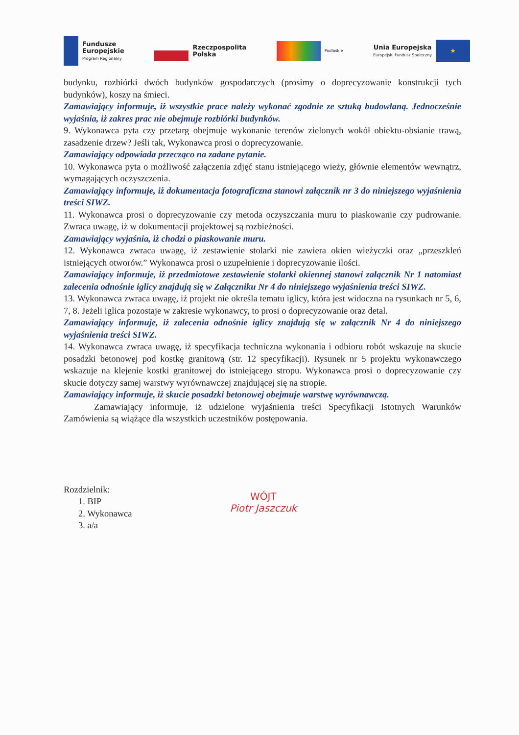Fundusze
Europejskie
Program Regionalny
Rzeczpospolita
Polska
Podlaskie
Unia Europejska
Europejski Fundusz Społeczny
★
budynku, rozbiórki dwóch budynków gospodarczych (prosimy o doprecyzowanie konstrukcji tych budynków), koszy na śmieci.
Zamawiający informuje, iż wszystkie prace należy wykonać zgodnie ze sztuką budowlaną. Jednocześnie wyjaśnia, iż zakres prac nie obejmuje rozbiórki budynków.
9. Wykonawca pyta czy przetarg obejmuje wykonanie terenów zielonych wokół obiektu-obsianie trawą, zasadzenie drzew? Jeśli tak, Wykonawca prosi o doprecyzowanie.
Zamawiający odpowiada przecząco na zadane pytanie.
10. Wykonawca pyta o możliwość załączenia zdjęć stanu istniejącego wieży, głównie elementów wewnątrz, wymagających oczyszczenia.
Zamawiający informuje, iż dokumentacja fotograficzna stanowi załącznik nr 3 do niniejszego wyjaśnienia treści SIWZ.
11. Wykonawca prosi o doprecyzowanie czy metoda oczyszczania muru to piaskowanie czy pudrowanie. Zwraca uwagę, iż w dokumentacji projektowej są rozbieżności.
Zamawiający wyjaśnia, iż chodzi o piaskowanie muru.
12. Wykonawca zwraca uwagę, iż zestawienie stolarki nie zawiera okien wieżyczki oraz „przeszkleń istniejących otworów.” Wykonawca prosi o uzupełnienie i doprecyzowanie ilości.
Zamawiający informuje, iż przedmiotowe zestawienie stolarki okiennej stanowi załącznik Nr 1 natomiast zalecenia odnośnie iglicy znajdują się w Załączniku Nr 4 do niniejszego wyjaśnienia treści SIWZ.
13. Wykonawca zwraca uwagę, iż projekt nie określa tematu iglicy, która jest widoczna na rysunkach nr 5, 6, 7, 8. Jeżeli iglica pozostaje w zakresie wykonawcy, to prosi o doprecyzowanie oraz detal.
Zamawiający informuje, iż zalecenia odnośnie iglicy znajdują się w załącznik Nr 4 do niniejszego wyjaśnienia treści SIWZ.
14. Wykonawca zwraca uwagę, iż specyfikacja techniczna wykonania i odbioru robót wskazuje na skucie posadzki betonowej pod kostkę granitową (str. 12 specyfikacji). Rysunek nr 5 projektu wykonawczego wskazuje na klejenie kostki granitowej do istniejącego stropu. Wykonawca prosi o doprecyzowanie czy skucie dotyczy samej warstwy wyrównawczej znajdującej się na stropie.
Zamawiający informuje, iż skucie posadzki betonowej obejmuje warstwę wyrównawczą.
Zamawiający informuje, iż udzielone wyjaśnienia treści Specyfikacji Istotnych Warunków Zamówienia są wiążące dla wszystkich uczestników postępowania.
Rozdzielnik:
1. BIP
2. Wykonawca
3. a/a
WÓJT
Piotr Jaszczuk